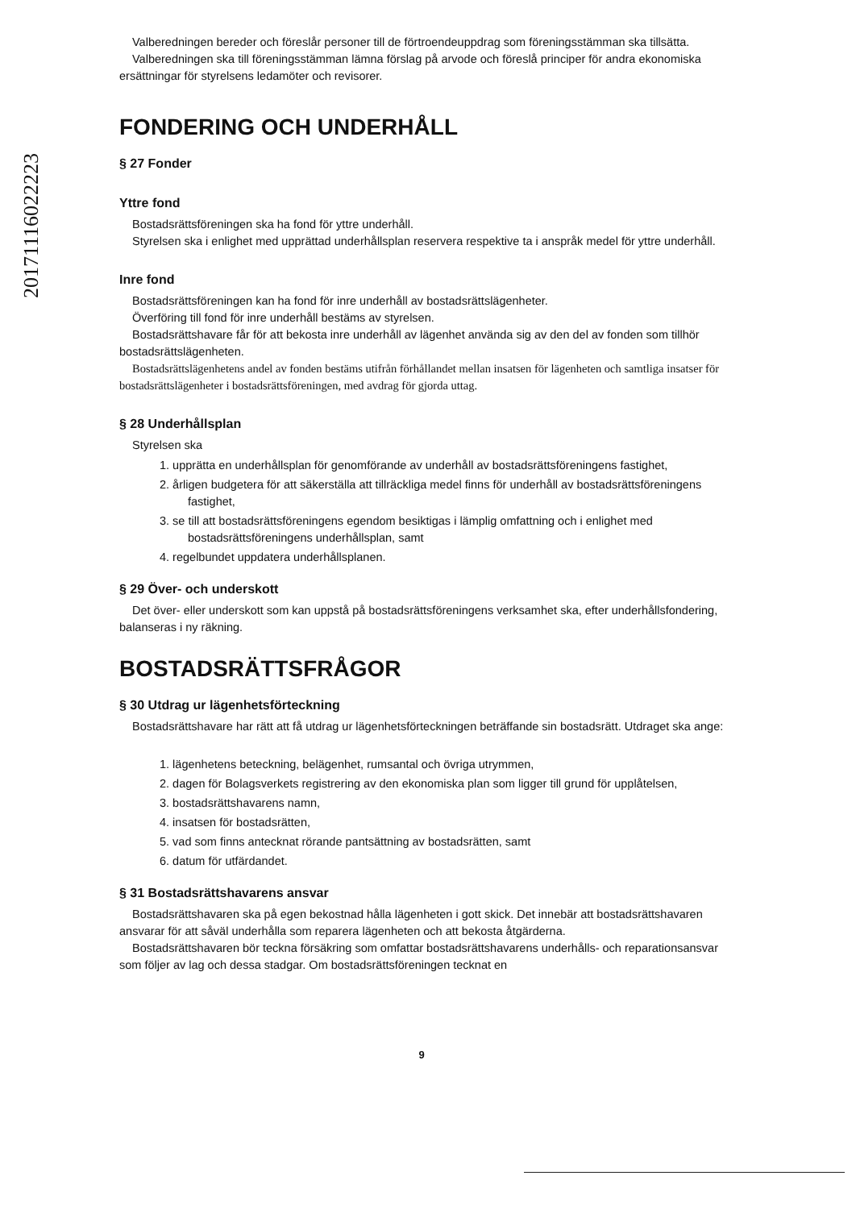20171116022223
Valberedningen bereder och föreslår personer till de förtroendeuppdrag som föreningsstämman ska tillsätta.
Valberedningen ska till föreningsstämman lämna förslag på arvode och föreslå principer för andra ekonomiska ersättningar för styrelsens ledamöter och revisorer.
FONDERING OCH UNDERHÅLL
§ 27 Fonder
Yttre fond
Bostadsrättsföreningen ska ha fond för yttre underhåll.
Styrelsen ska i enlighet med upprättad underhållsplan reservera respektive ta i anspråk medel för yttre underhåll.
Inre fond
Bostadsrättsföreningen kan ha fond för inre underhåll av bostadsrättslägenheter.
Överföring till fond för inre underhåll bestäms av styrelsen.
Bostadsrättshavare får för att bekosta inre underhåll av lägenhet använda sig av den del av fonden som tillhör bostadsrättslägenheten.
Bostadsrättslägenhetens andel av fonden bestäms utifrån förhållandet mellan insatsen för lägenheten och samtliga insatser för bostadsrättslägenheter i bostadsrättsföreningen, med avdrag för gjorda uttag.
§ 28 Underhållsplan
Styrelsen ska
1. upprätta en underhållsplan för genomförande av underhåll av bostadsrättsföreningens fastighet,
2. årligen budgetera för att säkerställa att tillräckliga medel finns för underhåll av bostadsrättsföreningens fastighet,
3. se till att bostadsrättsföreningens egendom besiktigas i lämplig omfattning och i enlighet med bostadsrättsföreningens underhållsplan, samt
4. regelbundet uppdatera underhållsplanen.
§ 29 Över- och underskott
Det över- eller underskott som kan uppstå på bostadsrättsföreningens verksamhet ska, efter underhållsfondering, balanseras i ny räkning.
BOSTADSRÄTTSFRÅGOR
§ 30 Utdrag ur lägenhetsförteckning
Bostadsrättshavare har rätt att få utdrag ur lägenhetsförteckningen beträffande sin bostadsrätt. Utdraget ska ange:
1. lägenhetens beteckning, belägenhet, rumsantal och övriga utrymmen,
2. dagen för Bolagsverkets registrering av den ekonomiska plan som ligger till grund för upplåtelsen,
3. bostadsrättshavarens namn,
4. insatsen för bostadsrätten,
5. vad som finns antecknat rörande pantsättning av bostadsrätten, samt
6. datum för utfärdandet.
§ 31 Bostadsrättshavarens ansvar
Bostadsrättshavaren ska på egen bekostnad hålla lägenheten i gott skick. Det innebär att bostadsrättshavaren ansvarar för att såväl underhålla som reparera lägenheten och att bekosta åtgärderna.
Bostadsrättshavaren bör teckna försäkring som omfattar bostadsrättshavarens underhålls- och reparationsansvar som följer av lag och dessa stadgar. Om bostadsrättsföreningen tecknat en
9